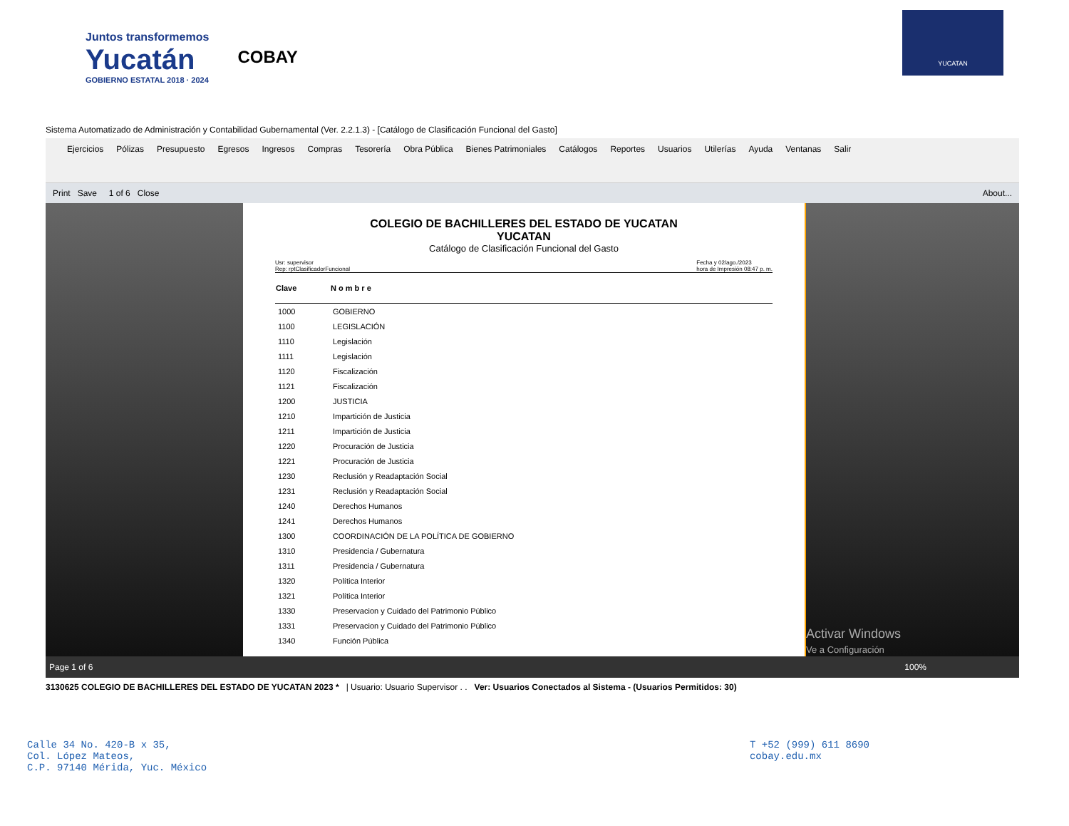Juntos transformemos
Yucatán
GOBIERNO ESTATAL 2018 · 2024
COBAY
YUCATAN
Sistema Automatizado de Administración y Contabilidad Gubernamental (Ver. 2.2.1.3) - [Catálogo de Clasificación Funcional del Gasto]
Ejercicios Pólizas Presupuesto Egresos Ingresos Compras Tesorería Obra Pública Bienes Patrimoniales Catálogos Reportes Usuarios Utilerías Ayuda Ventanas Salir
Print Save 1 of 6 Close About...
COLEGIO DE BACHILLERES DEL ESTADO DE YUCATAN
YUCATAN
Catálogo de Clasificación Funcional del Gasto
Usr: supervisor
Rep: rptClasificadorFuncional Fecha y 02/ago./2023
hora de Impresión 08:47 p. m.
| Clave | N o m b r e |
| --- | --- |
| 1000 | GOBIERNO |
| 1100 | LEGISLACIÓN |
| 1110 | Legislación |
| 1111 | Legislación |
| 1120 | Fiscalización |
| 1121 | Fiscalización |
| 1200 | JUSTICIA |
| 1210 | Impartición de Justicia |
| 1211 | Impartición de Justicia |
| 1220 | Procuración de Justicia |
| 1221 | Procuración de Justicia |
| 1230 | Reclusión y Readaptación Social |
| 1231 | Reclusión y Readaptación Social |
| 1240 | Derechos Humanos |
| 1241 | Derechos Humanos |
| 1300 | COORDINACIÓN DE LA POLÍTICA DE GOBIERNO |
| 1310 | Presidencia / Gubernatura |
| 1311 | Presidencia / Gubernatura |
| 1320 | Política Interior |
| 1321 | Política Interior |
| 1330 | Preservacion y Cuidado del Patrimonio Público |
| 1331 | Preservacion y Cuidado del Patrimonio Público |
| 1340 | Función Pública |
Activar Windows
Ve a Configuración
Page 1 of 6 100%
3130625 COLEGIO DE BACHILLERES DEL ESTADO DE YUCATAN 2023 * | Usuario: Usuario Supervisor . . Ver: Usuarios Conectados al Sistema - (Usuarios Permitidos: 30)
Calle 34 No. 420-B x 35,
Col. López Mateos,
C.P. 97140 Mérida, Yuc. México
T +52 (999) 611 8690
cobay.edu.mx